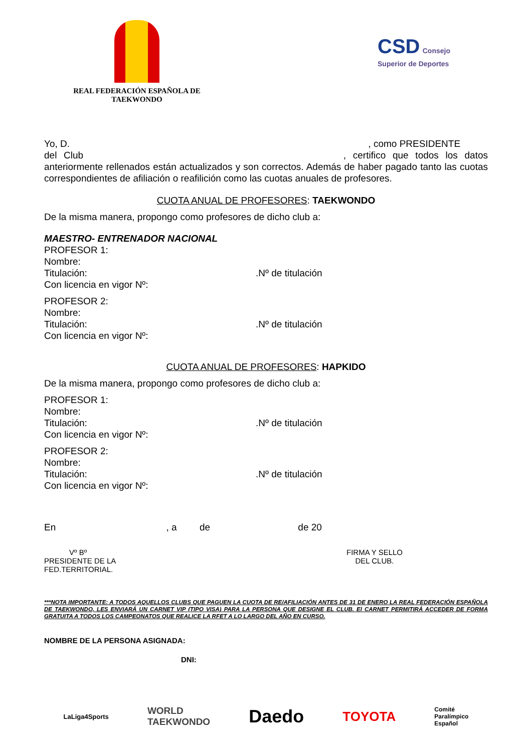REAL FEDERACIÓN ESPAÑOLA DE
TAEKWONDO
CSD Consejo Superior de Deportes
Yo, D. , como PRESIDENTE
del Club , certifico que todos los datos anteriormente rellenados están actualizados y son correctos. Además de haber pagado tanto las cuotas correspondientes de afiliación o reafilición como las cuotas anuales de profesores.
CUOTA ANUAL DE PROFESORES: TAEKWONDO
De la misma manera, propongo como profesores de dicho club a:
MAESTRO- ENTRENADOR NACIONAL
PROFESOR 1:
Nombre:
Titulación:.Nº de titulación
Con licencia en vigor Nº:
PROFESOR 2:
Nombre:
Titulación:.Nº de titulación
Con licencia en vigor Nº:
CUOTA ANUAL DE PROFESORES: HAPKIDO
De la misma manera, propongo como profesores de dicho club a:
PROFESOR 1:
Nombre:
Titulación:.Nº de titulación
Con licencia en vigor Nº:
PROFESOR 2:
Nombre:
Titulación:.Nº de titulación
Con licencia en vigor Nº:
En , a de de 20
Vº Bº
PRESIDENTE DE LA
FED.TERRITORIAL.
FIRMA Y SELLO
DEL CLUB.
***NOTA IMPORTANTE: A TODOS AQUELLOS CLUBS QUE PAGUEN LA CUOTA DE RE/AFILIACIÓN ANTES DE 31 DE ENERO LA REAL FEDERACIÓN ESPAÑOLA DE TAEKWONDO, LES ENVIARÁ UN CARNET VIP (TIPO VISA) PARA LA PERSONA QUE DESIGNE EL CLUB. El CARNET PERMITIRÁ ACCEDER DE FORMA GRATUITA A TODOS LOS CAMPEONATOS QUE REALICE LA RFET A LO LARGO DEL AÑO EN CURSO.
NOMBRE DE LA PERSONA ASIGNADA:
DNI:
LaLiga4Sports WORLD
TAEKWONDO Daedo TOYOTA Comité
Paralímpico
Español